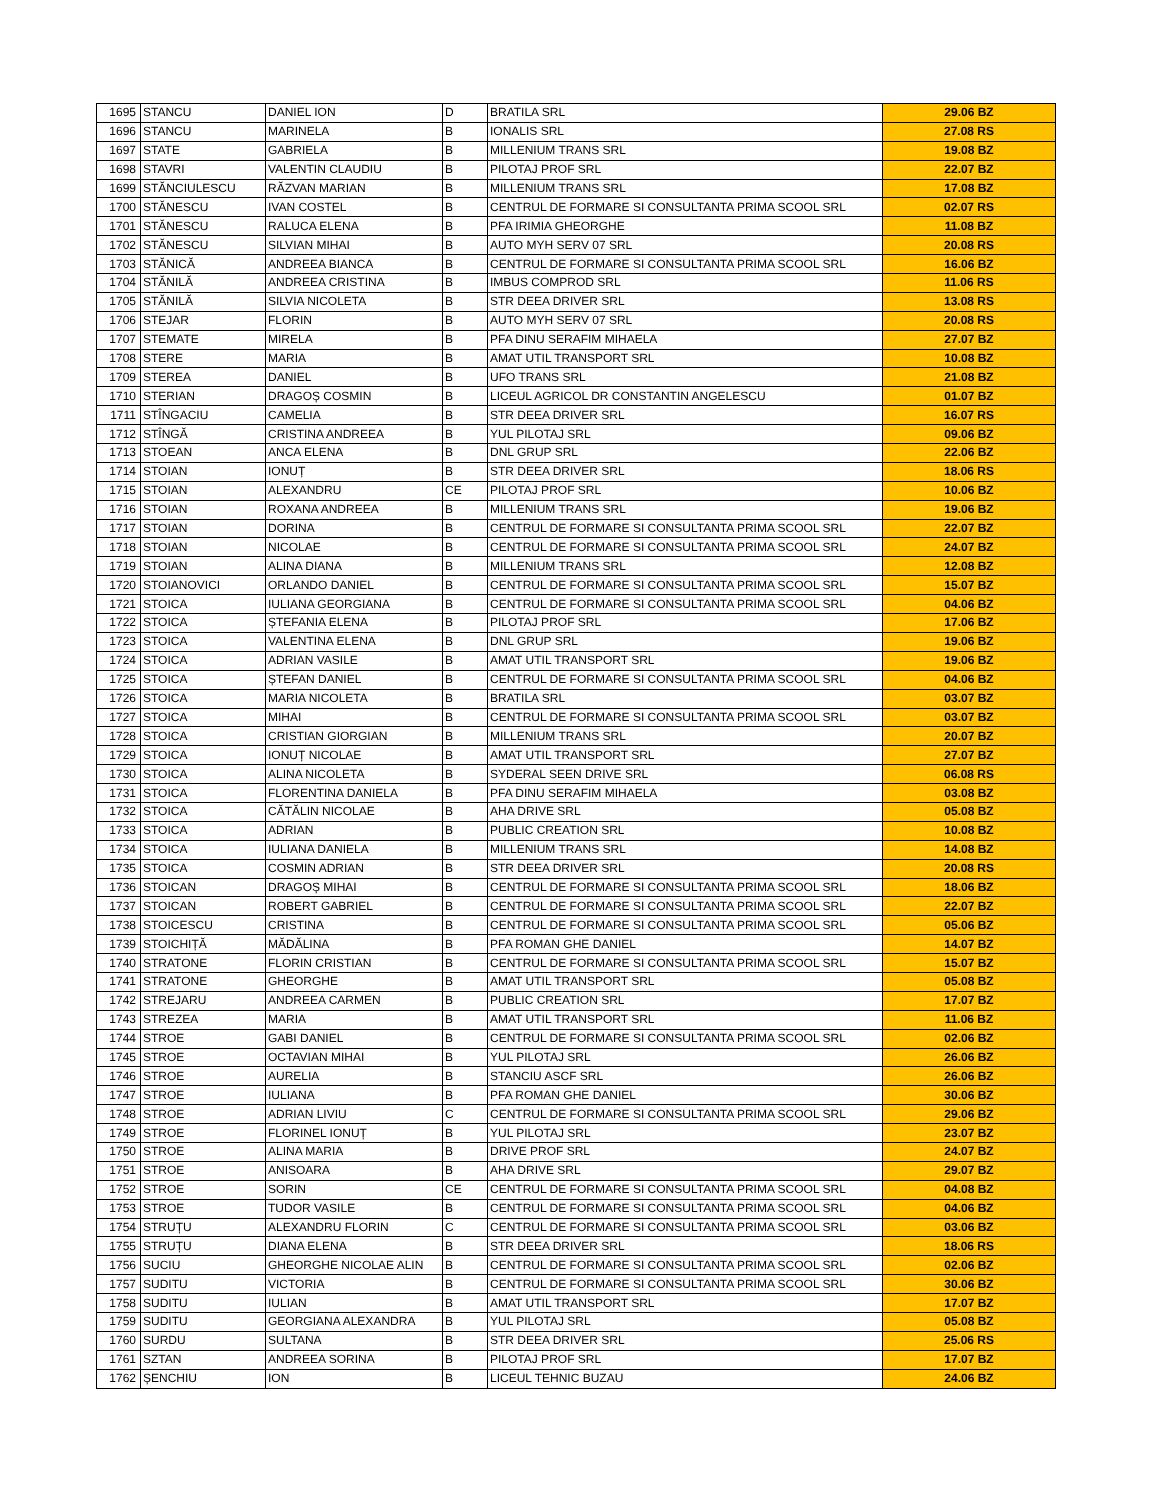| 1695 | STANCU | DANIEL ION | D | BRATILA SRL | 29.06 BZ |
| 1696 | STANCU | MARINELA | B | IONALIS SRL | 27.08 RS |
| 1697 | STATE | GABRIELA | B | MILLENIUM TRANS SRL | 19.08 BZ |
| 1698 | STAVRI | VALENTIN CLAUDIU | B | PILOTAJ PROF SRL | 22.07 BZ |
| 1699 | STĂNCIULESCU | RĂZVAN MARIAN | B | MILLENIUM TRANS SRL | 17.08 BZ |
| 1700 | STĂNESCU | IVAN COSTEL | B | CENTRUL DE FORMARE SI CONSULTANTA PRIMA SCOOL SRL | 02.07 RS |
| 1701 | STĂNESCU | RALUCA ELENA | B | PFA IRIMIA GHEORGHE | 11.08 BZ |
| 1702 | STĂNESCU | SILVIAN MIHAI | B | AUTO MYH SERV 07 SRL | 20.08 RS |
| 1703 | STĂNICĂ | ANDREEA BIANCA | B | CENTRUL DE FORMARE SI CONSULTANTA PRIMA SCOOL SRL | 16.06 BZ |
| 1704 | STĂNILĂ | ANDREEA CRISTINA | B | IMBUS COMPROD SRL | 11.06 RS |
| 1705 | STĂNILĂ | SILVIA NICOLETA | B | STR DEEA DRIVER SRL | 13.08 RS |
| 1706 | STEJAR | FLORIN | B | AUTO MYH SERV 07 SRL | 20.08 RS |
| 1707 | STEMATE | MIRELA | B | PFA DINU SERAFIM MIHAELA | 27.07 BZ |
| 1708 | STERE | MARIA | B | AMAT UTIL TRANSPORT SRL | 10.08 BZ |
| 1709 | STEREA | DANIEL | B | UFO TRANS SRL | 21.08 BZ |
| 1710 | STERIAN | DRAGOȘ COSMIN | B | LICEUL AGRICOL DR CONSTANTIN ANGELESCU | 01.07 BZ |
| 1711 | STÎNGACIU | CAMELIA | B | STR DEEA DRIVER SRL | 16.07 RS |
| 1712 | STÎNGĂ | CRISTINA ANDREEA | B | YUL PILOTAJ SRL | 09.06 BZ |
| 1713 | STOEAN | ANCA ELENA | B | DNL GRUP SRL | 22.06 BZ |
| 1714 | STOIAN | IONUȚ | B | STR DEEA DRIVER SRL | 18.06 RS |
| 1715 | STOIAN | ALEXANDRU | CE | PILOTAJ PROF SRL | 10.06 BZ |
| 1716 | STOIAN | ROXANA ANDREEA | B | MILLENIUM TRANS SRL | 19.06 BZ |
| 1717 | STOIAN | DORINA | B | CENTRUL DE FORMARE SI CONSULTANTA PRIMA SCOOL SRL | 22.07 BZ |
| 1718 | STOIAN | NICOLAE | B | CENTRUL DE FORMARE SI CONSULTANTA PRIMA SCOOL SRL | 24.07 BZ |
| 1719 | STOIAN | ALINA DIANA | B | MILLENIUM TRANS SRL | 12.08 BZ |
| 1720 | STOIANOVICI | ORLANDO DANIEL | B | CENTRUL DE FORMARE SI CONSULTANTA PRIMA SCOOL SRL | 15.07 BZ |
| 1721 | STOICA | IULIANA GEORGIANA | B | CENTRUL DE FORMARE SI CONSULTANTA PRIMA SCOOL SRL | 04.06 BZ |
| 1722 | STOICA | ȘTEFANIA ELENA | B | PILOTAJ PROF SRL | 17.06 BZ |
| 1723 | STOICA | VALENTINA ELENA | B | DNL GRUP SRL | 19.06 BZ |
| 1724 | STOICA | ADRIAN VASILE | B | AMAT UTIL TRANSPORT SRL | 19.06 BZ |
| 1725 | STOICA | ȘTEFAN DANIEL | B | CENTRUL DE FORMARE SI CONSULTANTA PRIMA SCOOL SRL | 04.06 BZ |
| 1726 | STOICA | MARIA NICOLETA | B | BRATILA SRL | 03.07 BZ |
| 1727 | STOICA | MIHAI | B | CENTRUL DE FORMARE SI CONSULTANTA PRIMA SCOOL SRL | 03.07 BZ |
| 1728 | STOICA | CRISTIAN GIORGIAN | B | MILLENIUM TRANS SRL | 20.07 BZ |
| 1729 | STOICA | IONUȚ NICOLAE | B | AMAT UTIL TRANSPORT SRL | 27.07 BZ |
| 1730 | STOICA | ALINA NICOLETA | B | SYDERAL SEEN DRIVE SRL | 06.08 RS |
| 1731 | STOICA | FLORENTINA DANIELA | B | PFA DINU SERAFIM MIHAELA | 03.08 BZ |
| 1732 | STOICA | CĂTĂLIN NICOLAE | B | AHA DRIVE SRL | 05.08 BZ |
| 1733 | STOICA | ADRIAN | B | PUBLIC CREATION SRL | 10.08 BZ |
| 1734 | STOICA | IULIANA DANIELA | B | MILLENIUM TRANS SRL | 14.08 BZ |
| 1735 | STOICA | COSMIN ADRIAN | B | STR DEEA DRIVER SRL | 20.08 RS |
| 1736 | STOICAN | DRAGOȘ MIHAI | B | CENTRUL DE FORMARE SI CONSULTANTA PRIMA SCOOL SRL | 18.06 BZ |
| 1737 | STOICAN | ROBERT GABRIEL | B | CENTRUL DE FORMARE SI CONSULTANTA PRIMA SCOOL SRL | 22.07 BZ |
| 1738 | STOICESCU | CRISTINA | B | CENTRUL DE FORMARE SI CONSULTANTA PRIMA SCOOL SRL | 05.06 BZ |
| 1739 | STOICHIȚĂ | MĂDĂLINA | B | PFA ROMAN GHE DANIEL | 14.07 BZ |
| 1740 | STRATONE | FLORIN CRISTIAN | B | CENTRUL DE FORMARE SI CONSULTANTA PRIMA SCOOL SRL | 15.07 BZ |
| 1741 | STRATONE | GHEORGHE | B | AMAT UTIL TRANSPORT SRL | 05.08 BZ |
| 1742 | STREJARU | ANDREEA CARMEN | B | PUBLIC CREATION SRL | 17.07 BZ |
| 1743 | STREZEA | MARIA | B | AMAT UTIL TRANSPORT SRL | 11.06 BZ |
| 1744 | STROE | GABI DANIEL | B | CENTRUL DE FORMARE SI CONSULTANTA PRIMA SCOOL SRL | 02.06 BZ |
| 1745 | STROE | OCTAVIAN MIHAI | B | YUL PILOTAJ SRL | 26.06 BZ |
| 1746 | STROE | AURELIA | B | STANCIU ASCF SRL | 26.06 BZ |
| 1747 | STROE | IULIANA | B | PFA ROMAN GHE DANIEL | 30.06 BZ |
| 1748 | STROE | ADRIAN LIVIU | C | CENTRUL DE FORMARE SI CONSULTANTA PRIMA SCOOL SRL | 29.06 BZ |
| 1749 | STROE | FLORINEL IONUȚ | B | YUL PILOTAJ SRL | 23.07 BZ |
| 1750 | STROE | ALINA MARIA | B | DRIVE PROF SRL | 24.07 BZ |
| 1751 | STROE | ANISOARA | B | AHA DRIVE SRL | 29.07 BZ |
| 1752 | STROE | SORIN | CE | CENTRUL DE FORMARE SI CONSULTANTA PRIMA SCOOL SRL | 04.08 BZ |
| 1753 | STROE | TUDOR VASILE | B | CENTRUL DE FORMARE SI CONSULTANTA PRIMA SCOOL SRL | 04.06 BZ |
| 1754 | STRUȚU | ALEXANDRU FLORIN | C | CENTRUL DE FORMARE SI CONSULTANTA PRIMA SCOOL SRL | 03.06 BZ |
| 1755 | STRUȚU | DIANA ELENA | B | STR DEEA DRIVER SRL | 18.06 RS |
| 1756 | SUCIU | GHEORGHE NICOLAE ALIN | B | CENTRUL DE FORMARE SI CONSULTANTA PRIMA SCOOL SRL | 02.06 BZ |
| 1757 | SUDITU | VICTORIA | B | CENTRUL DE FORMARE SI CONSULTANTA PRIMA SCOOL SRL | 30.06 BZ |
| 1758 | SUDITU | IULIAN | B | AMAT UTIL TRANSPORT SRL | 17.07 BZ |
| 1759 | SUDITU | GEORGIANA ALEXANDRA | B | YUL PILOTAJ SRL | 05.08 BZ |
| 1760 | SURDU | SULTANA | B | STR DEEA DRIVER SRL | 25.06 RS |
| 1761 | SZTAN | ANDREEA SORINA | B | PILOTAJ PROF SRL | 17.07 BZ |
| 1762 | ȘENCHIU | ION | B | LICEUL TEHNIC BUZAU | 24.06 BZ |